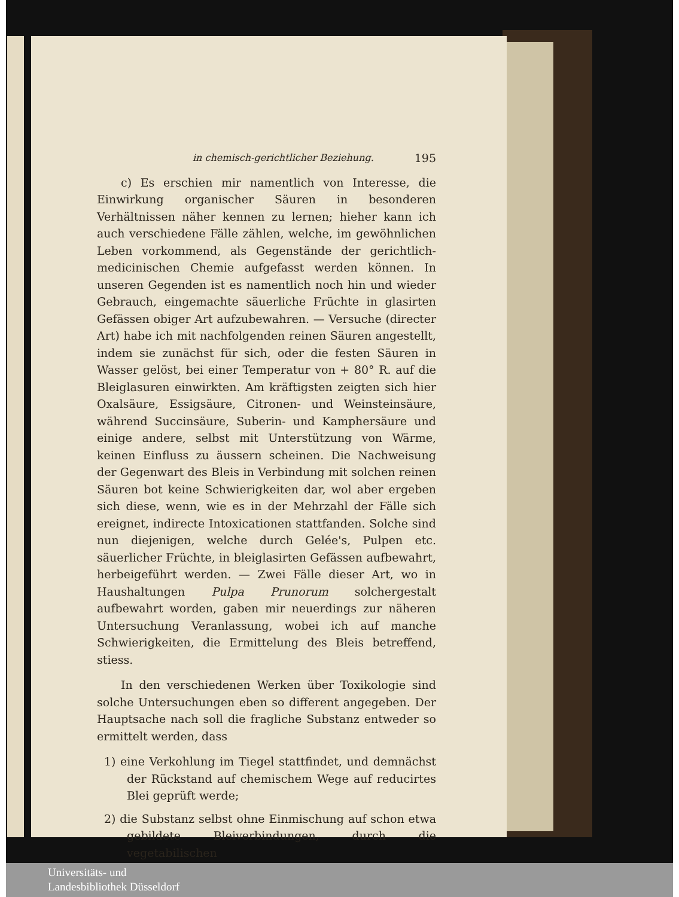in chemisch-gerichtlicher Beziehung. 195
c) Es erschien mir namentlich von Interesse, die Einwirkung organischer Säuren in besonderen Verhältnissen näher kennen zu lernen; hieher kann ich auch verschiedene Fälle zählen, welche, im gewöhnlichen Leben vorkommend, als Gegenstände der gerichtlich-medicinischen Chemie aufgefasst werden können. In unseren Gegenden ist es namentlich noch hin und wieder Gebrauch, eingemachte säuerliche Früchte in glasirten Gefässen obiger Art aufzubewahren. — Versuche (directer Art) habe ich mit nachfolgenden reinen Säuren angestellt, indem sie zunächst für sich, oder die festen Säuren in Wasser gelöst, bei einer Temperatur von + 80° R. auf die Bleiglasuren einwirkten. Am kräftigsten zeigten sich hier Oxalsäure, Essigsäure, Citronen- und Weinsteinsäure, während Succinsäure, Suberin- und Kamphersäure und einige andere, selbst mit Unterstützung von Wärme, keinen Einfluss zu äussern scheinen. Die Nachweisung der Gegenwart des Bleis in Verbindung mit solchen reinen Säuren bot keine Schwierigkeiten dar, wol aber ergeben sich diese, wenn, wie es in der Mehrzahl der Fälle sich ereignet, indirecte Intoxicationen stattfanden. Solche sind nun diejenigen, welche durch Gelée's, Pulpen etc. säuerlicher Früchte, in bleiglasirten Gefässen aufbewahrt, herbeigeführt werden. — Zwei Fälle dieser Art, wo in Haushaltungen Pulpa Prunorum solchergestalt aufbewahrt worden, gaben mir neuerdings zur näheren Untersuchung Veranlassung, wobei ich auf manche Schwierigkeiten, die Ermittelung des Bleis betreffend, stiess.
In den verschiedenen Werken über Toxikologie sind solche Untersuchungen eben so different angegeben. Der Hauptsache nach soll die fragliche Substanz entweder so ermittelt werden, dass
1) eine Verkohlung im Tiegel stattfindet, und demnächst der Rückstand auf chemischem Wege auf reducirtes Blei geprüft werde;
2) die Substanz selbst ohne Einmischung auf schon etwa gebildete Bleiverbindungen, durch die vegetabilischen
Universitäts- und
Landesbibliothek Düsseldorf